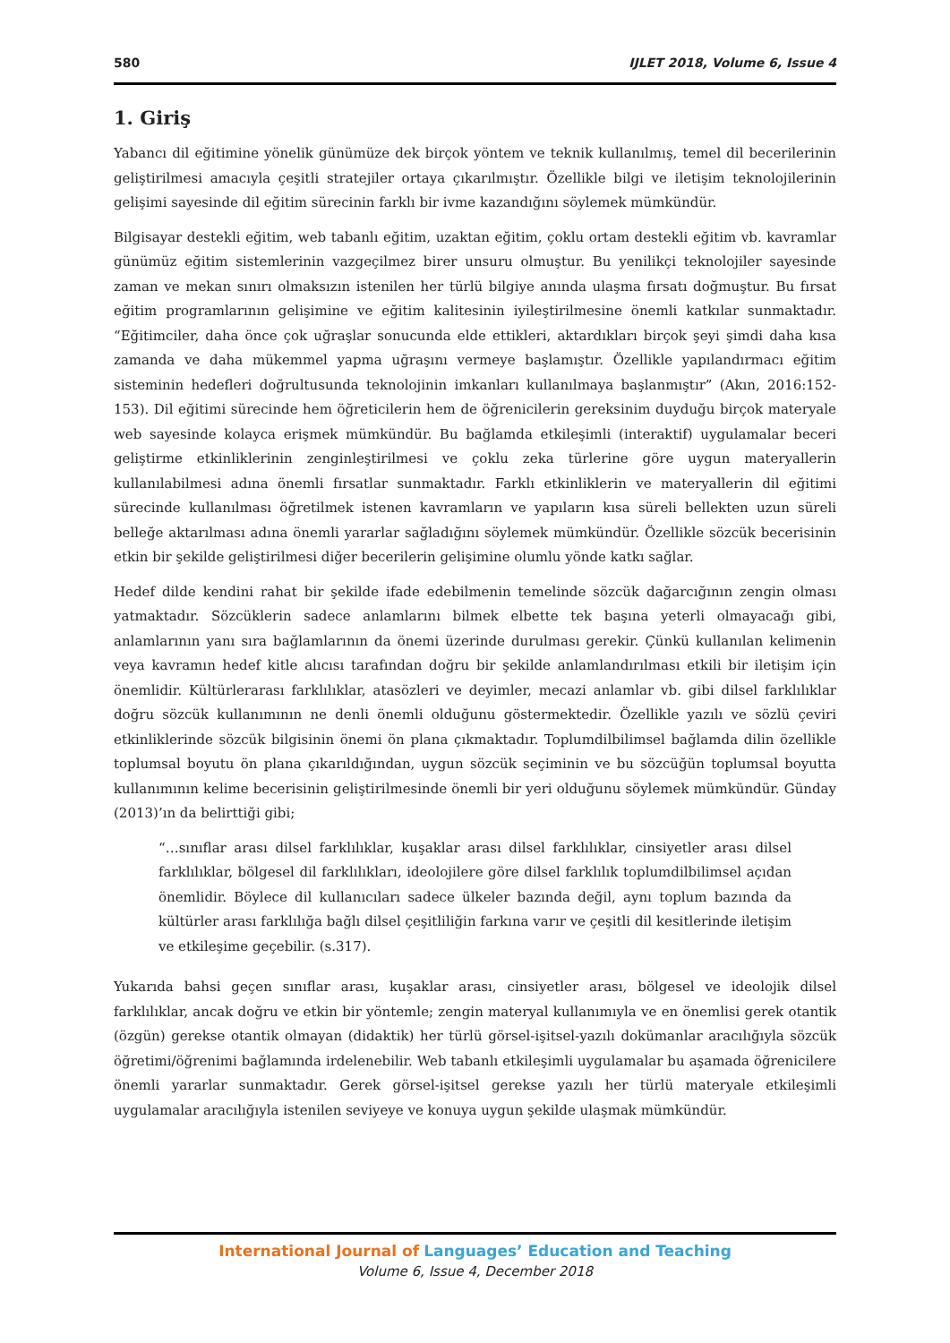580 IJLET 2018, Volume 6, Issue 4
1. Giriş
Yabancı dil eğitimine yönelik günümüze dek birçok yöntem ve teknik kullanılmış, temel dil becerilerinin geliştirilmesi amacıyla çeşitli stratejiler ortaya çıkarılmıştır. Özellikle bilgi ve iletişim teknolojilerinin gelişimi sayesinde dil eğitim sürecinin farklı bir ivme kazandığını söylemek mümkündür.
Bilgisayar destekli eğitim, web tabanlı eğitim, uzaktan eğitim, çoklu ortam destekli eğitim vb. kavramlar günümüz eğitim sistemlerinin vazgeçilmez birer unsuru olmuştur. Bu yenilikçi teknolojiler sayesinde zaman ve mekan sınırı olmaksızın istenilen her türlü bilgiye anında ulaşma fırsatı doğmuştur. Bu fırsat eğitim programlarının gelişimine ve eğitim kalitesinin iyileştirilmesine önemli katkılar sunmaktadır. “Eğitimciler, daha önce çok uğraşlar sonucunda elde ettikleri, aktardıkları birçok şeyi şimdi daha kısa zamanda ve daha mükemmel yapma uğraşını vermeye başlamıştır. Özellikle yapılandırmacı eğitim sisteminin hedefleri doğrultusunda teknolojinin imkanları kullanılmaya başlanmıştır” (Akın, 2016:152-153). Dil eğitimi sürecinde hem öğreticilerin hem de öğrenicilerin gereksinim duyduğu birçok materyale web sayesinde kolayca erişmek mümkündür. Bu bağlamda etkileşimli (interaktif) uygulamalar beceri geliştirme etkinliklerinin zenginleştirilmesi ve çoklu zeka türlerine göre uygun materyallerin kullanılabilmesi adına önemli fırsatlar sunmaktadır. Farklı etkinliklerin ve materyallerin dil eğitimi sürecinde kullanılması öğretilmek istenen kavramların ve yapıların kısa süreli bellekten uzun süreli belleğe aktarılması adına önemli yararlar sağladığını söylemek mümkündür. Özellikle sözcük becerisinin etkin bir şekilde geliştirilmesi diğer becerilerin gelişimine olumlu yönde katkı sağlar.
Hedef dilde kendini rahat bir şekilde ifade edebilmenin temelinde sözcük dağarcığının zengin olması yatmaktadır. Sözcüklerin sadece anlamlarını bilmek elbette tek başına yeterli olmayacağı gibi, anlamlarının yanı sıra bağlamlarının da önemi üzerinde durulması gerekir. Çünkü kullanılan kelimenin veya kavramın hedef kitle alıcısı tarafından doğru bir şekilde anlamlandırılması etkili bir iletişim için önemlidir. Kültürlerarası farklılıklar, atasözleri ve deyimler, mecazi anlamlar vb. gibi dilsel farklılıklar doğru sözcük kullanımının ne denli önemli olduğunu göstermektedir. Özellikle yazılı ve sözlü çeviri etkinliklerinde sözcük bilgisinin önemi ön plana çıkmaktadır. Toplumdilbilimsel bağlamda dilin özellikle toplumsal boyutu ön plana çıkarıldığından, uygun sözcük seçiminin ve bu sözcüğün toplumsal boyutta kullanımının kelime becerisinin geliştirilmesinde önemli bir yeri olduğunu söylemek mümkündür. Günday (2013)’ın da belirttiği gibi;
“…sınıflar arası dilsel farklılıklar, kuşaklar arası dilsel farklılıklar, cinsiyetler arası dilsel farklılıklar, bölgesel dil farklılıkları, ideolojilere göre dilsel farklılık toplumdilbilimsel açıdan önemlidir. Böylece dil kullanıcıları sadece ülkeler bazında değil, aynı toplum bazında da kültürler arası farklılığa bağlı dilsel çeşitliliğin farkına varır ve çeşitli dil kesitlerinde iletişim ve etkileşime geçebilir. (s.317).
Yukarıda bahsi geçen sınıflar arası, kuşaklar arası, cinsiyetler arası, bölgesel ve ideolojik dilsel farklılıklar, ancak doğru ve etkin bir yöntemle; zengin materyal kullanımıyla ve en önemlisi gerek otantik (özgün) gerekse otantik olmayan (didaktik) her türlü görsel-işitsel-yazılı dokümanlar aracılığıyla sözcük öğretimi/öğrenimi bağlamında irdelenebilir. Web tabanlı etkileşimli uygulamalar bu aşamada öğrenicilere önemli yararlar sunmaktadır. Gerek görsel-işitsel gerekse yazılı her türlü materyale etkileşimli uygulamalar aracılığıyla istenilen seviyeye ve konuya uygun şekilde ulaşmak mümkündür.
International Journal of Languages’ Education and Teaching
Volume 6, Issue 4, December 2018